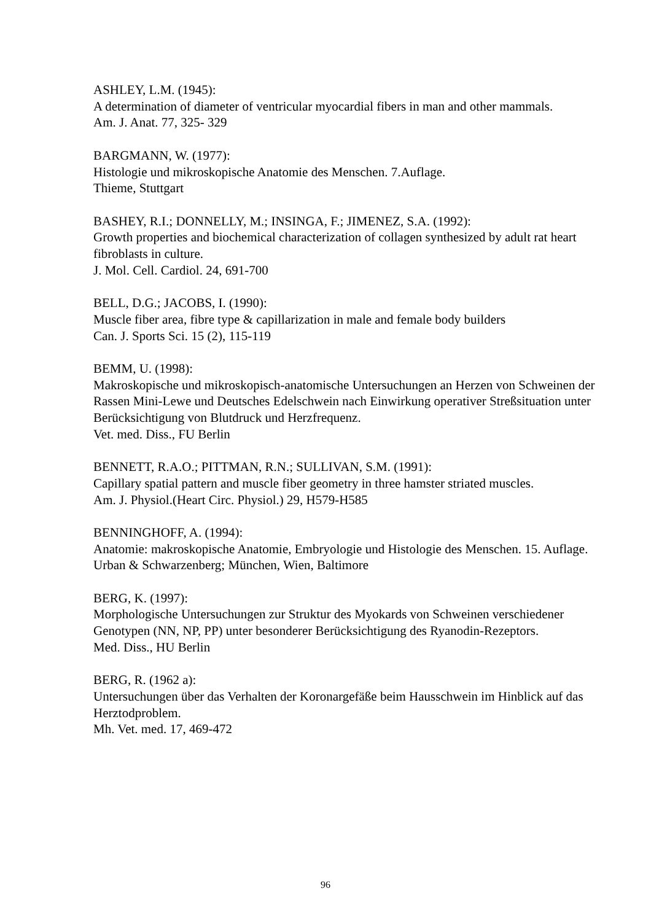ASHLEY, L.M. (1945):
A determination of diameter of ventricular myocardial fibers in man and other mammals.
Am. J. Anat. 77, 325- 329
BARGMANN, W. (1977):
Histologie und mikroskopische Anatomie des Menschen. 7.Auflage.
Thieme, Stuttgart
BASHEY, R.I.; DONNELLY, M.; INSINGA, F.; JIMENEZ, S.A. (1992):
Growth properties and biochemical characterization of collagen synthesized by adult rat heart fibroblasts in culture.
J. Mol. Cell. Cardiol. 24, 691-700
BELL, D.G.; JACOBS, I. (1990):
Muscle fiber area, fibre type & capillarization in male and female body builders
Can. J. Sports Sci. 15 (2), 115-119
BEMM, U. (1998):
Makroskopische und mikroskopisch-anatomische Untersuchungen an Herzen von Schweinen der Rassen Mini-Lewe und Deutsches Edelschwein nach Einwirkung operativer Streßsituation unter Berücksichtigung von Blutdruck und Herzfrequenz.
Vet. med. Diss., FU Berlin
BENNETT, R.A.O.; PITTMAN, R.N.; SULLIVAN, S.M. (1991):
Capillary spatial pattern and muscle fiber geometry in three hamster striated muscles.
Am. J. Physiol.(Heart Circ. Physiol.) 29, H579-H585
BENNINGHOFF, A. (1994):
Anatomie: makroskopische Anatomie, Embryologie und Histologie des Menschen. 15. Auflage.
Urban & Schwarzenberg; München, Wien, Baltimore
BERG, K. (1997):
Morphologische Untersuchungen zur Struktur des Myokards von Schweinen verschiedener Genotypen (NN, NP, PP) unter besonderer Berücksichtigung des Ryanodin-Rezeptors.
Med. Diss., HU Berlin
BERG, R. (1962 a):
Untersuchungen über das Verhalten der Koronargefäße beim Hausschwein im Hinblick auf das Herztodproblem.
Mh. Vet. med. 17, 469-472
96